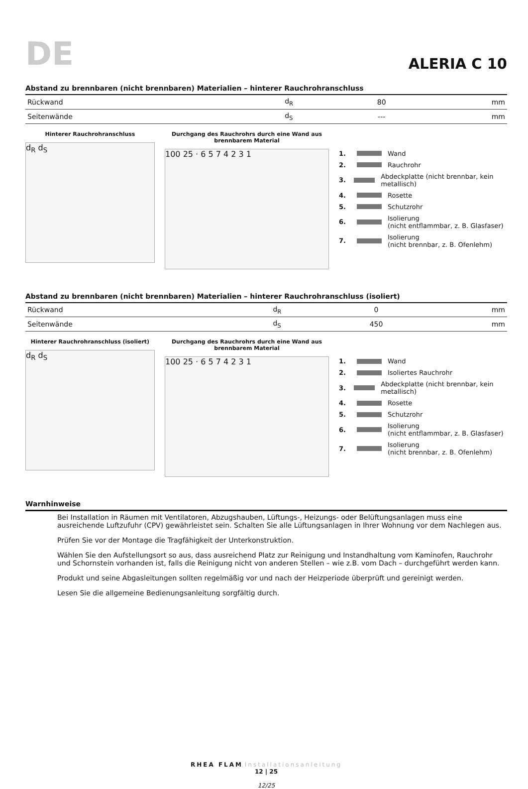DE ALERIA C 10
Abstand zu brennbaren (nicht brennbaren) Materialien – hinterer Rauchrohranschluss
| Rückwand | d<sub>R</sub> | 80 | mm |
| Seitenwände | d<sub>S</sub> | --- | mm |
Hinterer Rauchrohranschluss
d<sub>R</sub> d<sub>S</sub>
Durchgang des Rauchrohrs durch eine Wand aus brennbarem Material
100 25 · 6 5 7 4 2 3 1
1. Wand
2. Rauchrohr
3. Abdeckplatte (nicht brennbar, kein metallisch)
4. Rosette
5. Schutzrohr
6. Isolierung
(nicht entflammbar, z. B. Glasfaser)
7. Isolierung
(nicht brennbar, z. B. Ofenlehm)
Abstand zu brennbaren (nicht brennbaren) Materialien – hinterer Rauchrohranschluss (isoliert)
| Rückwand | d<sub>R</sub> | 0 | mm |
| Seitenwände | d<sub>S</sub> | 450 | mm |
Hinterer Rauchrohranschluss (isoliert)
d<sub>R</sub> d<sub>S</sub>
Durchgang des Rauchrohrs durch eine Wand aus brennbarem Material
100 25 · 6 5 7 4 2 3 1
1. Wand
2. Isoliertes Rauchrohr
3. Abdeckplatte (nicht brennbar, kein metallisch)
4. Rosette
5. Schutzrohr
6. Isolierung
(nicht entflammbar, z. B. Glasfaser)
7. Isolierung
(nicht brennbar, z. B. Ofenlehm)
Warnhinweise
Bei Installation in Räumen mit Ventilatoren, Abzugshauben, Lüftungs-, Heizungs- oder Belüftungsanlagen muss eine ausreichende Luftzufuhr (CPV) gewährleistet sein. Schalten Sie alle Lüftungsanlagen in Ihrer Wohnung vor dem Nachlegen aus.
Prüfen Sie vor der Montage die Tragfähigkeit der Unterkonstruktion.
Wählen Sie den Aufstellungsort so aus, dass ausreichend Platz zur Reinigung und Instandhaltung vom Kaminofen, Rauchrohr und Schornstein vorhanden ist, falls die Reinigung nicht von anderen Stellen – wie z.B. vom Dach – durchgeführt werden kann.
Produkt und seine Abgasleitungen sollten regelmäßig vor und nach der Heizperiode überprüft und gereinigt werden.
Lesen Sie die allgemeine Bedienungsanleitung sorgfältig durch.
RHEA FLAM Installationsanleitung
12 | 25
12/25